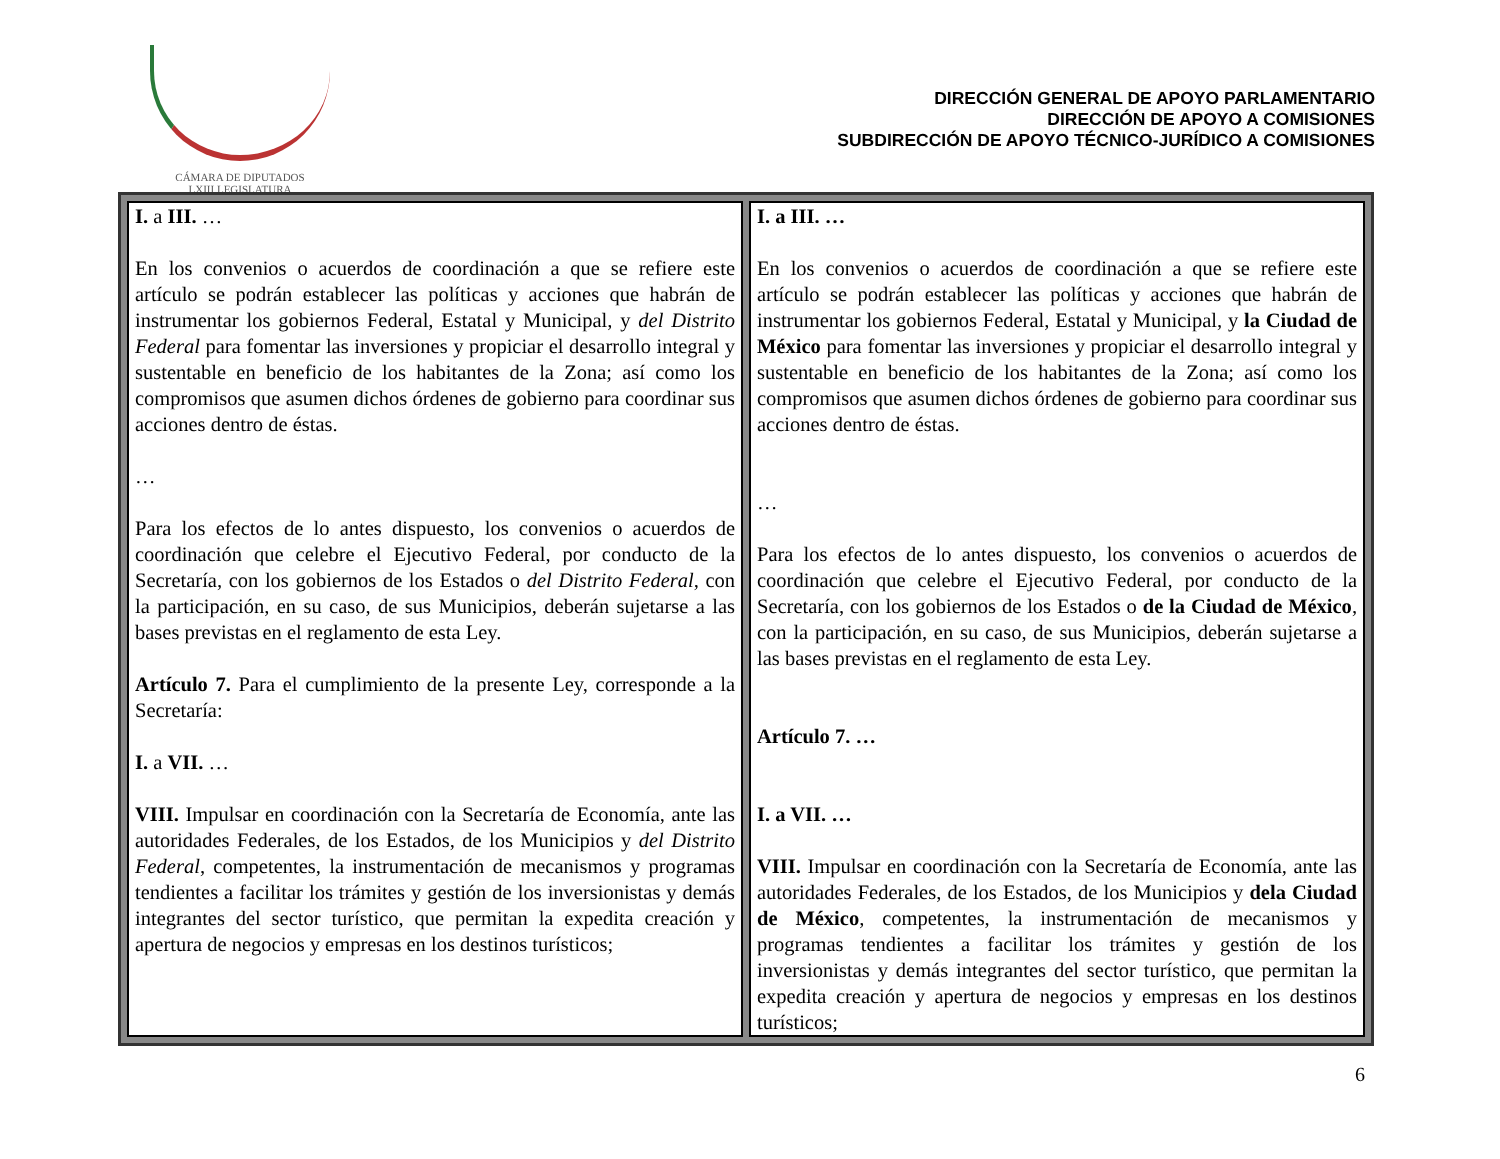CÁMARA DE DIPUTADOS
LXIII LEGISLATURA
DIRECCIÓN GENERAL DE APOYO PARLAMENTARIO
DIRECCIÓN DE APOYO A COMISIONES
SUBDIRECCIÓN DE APOYO TÉCNICO-JURÍDICO A COMISIONES
| I. a III. … En los convenios o acuerdos de coordinación a que se refiere este artículo se podrán establecer las políticas y acciones que habrán de instrumentar los gobiernos Federal, Estatal y Municipal, y del Distrito Federal para fomentar las inversiones y propiciar el desarrollo integral y sustentable en beneficio de los habitantes de la Zona; así como los compromisos que asumen dichos órdenes de gobierno para coordinar sus acciones dentro de éstas. … Para los efectos de lo antes dispuesto, los convenios o acuerdos de coordinación que celebre el Ejecutivo Federal, por conducto de la Secretaría, con los gobiernos de los Estados o del Distrito Federal , con la participación, en su caso, de sus Municipios, deberán sujetarse a las bases previstas en el reglamento de esta Ley. Artículo 7. Para el cumplimiento de la presente Ley, corresponde a la Secretaría: I. a VII. … VIII. Impulsar en coordinación con la Secretaría de Economía, ante las autoridades Federales, de los Estados, de los Municipios y del Distrito Federal , competentes, la instrumentación de mecanismos y programas tendientes a facilitar los trámites y gestión de los inversionistas y demás integrantes del sector turístico, que permitan la expedita creación y apertura de negocios y empresas en los destinos turísticos; | I. a III. … En los convenios o acuerdos de coordinación a que se refiere este artículo se podrán establecer las políticas y acciones que habrán de instrumentar los gobiernos Federal, Estatal y Municipal, y la Ciudad de México para fomentar las inversiones y propiciar el desarrollo integral y sustentable en beneficio de los habitantes de la Zona; así como los compromisos que asumen dichos órdenes de gobierno para coordinar sus acciones dentro de éstas. … Para los efectos de lo antes dispuesto, los convenios o acuerdos de coordinación que celebre el Ejecutivo Federal, por conducto de la Secretaría, con los gobiernos de los Estados o de la Ciudad de México , con la participación, en su caso, de sus Municipios, deberán sujetarse a las bases previstas en el reglamento de esta Ley. Artículo 7. … I. a VII. … VIII. Impulsar en coordinación con la Secretaría de Economía, ante las autoridades Federales, de los Estados, de los Municipios y dela Ciudad de México , competentes, la instrumentación de mecanismos y programas tendientes a facilitar los trámites y gestión de los inversionistas y demás integrantes del sector turístico, que permitan la expedita creación y apertura de negocios y empresas en los destinos turísticos; |
6